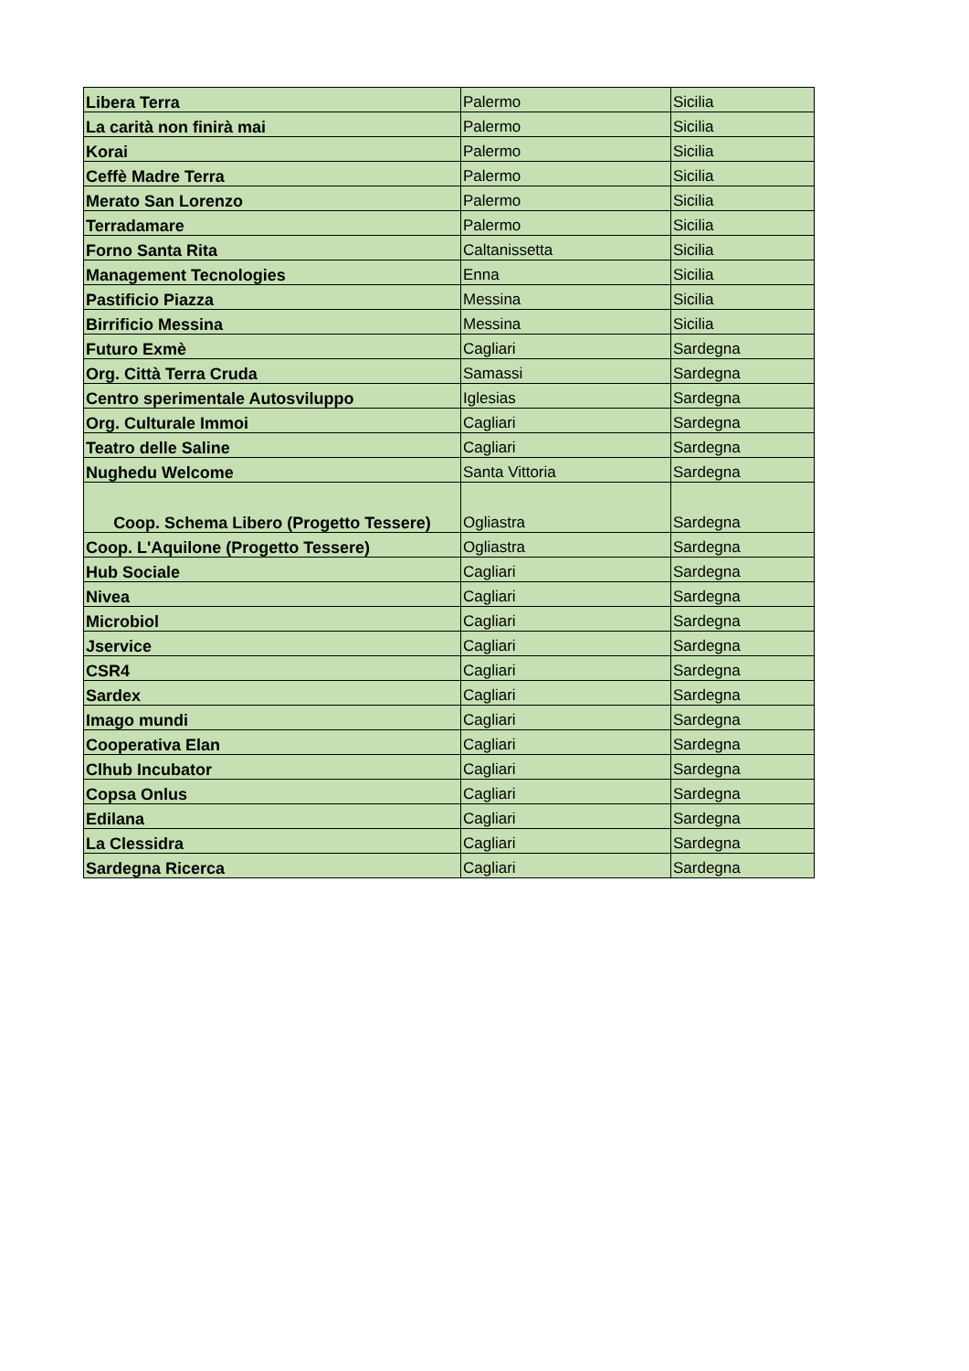| Libera Terra | Palermo | Sicilia |
| La carità non finirà mai | Palermo | Sicilia |
| Korai | Palermo | Sicilia |
| Ceffè Madre Terra | Palermo | Sicilia |
| Merato San Lorenzo | Palermo | Sicilia |
| Terradamare | Palermo | Sicilia |
| Forno Santa Rita | Caltanissetta | Sicilia |
| Management Tecnologies | Enna | Sicilia |
| Pastificio Piazza | Messina | Sicilia |
| Birrificio Messina | Messina | Sicilia |
| Futuro Exmè | Cagliari | Sardegna |
| Org. Città Terra Cruda | Samassi | Sardegna |
| Centro sperimentale Autosviluppo | Iglesias | Sardegna |
| Org. Culturale Immoi | Cagliari | Sardegna |
| Teatro delle Saline | Cagliari | Sardegna |
| Nughedu Welcome | Santa Vittoria | Sardegna |
| Coop. Schema Libero (Progetto Tessere) | Ogliastra | Sardegna |
| Coop. L'Aquilone (Progetto Tessere) | Ogliastra | Sardegna |
| Hub Sociale | Cagliari | Sardegna |
| Nivea | Cagliari | Sardegna |
| Microbiol | Cagliari | Sardegna |
| Jservice | Cagliari | Sardegna |
| CSR4 | Cagliari | Sardegna |
| Sardex | Cagliari | Sardegna |
| Imago mundi | Cagliari | Sardegna |
| Cooperativa Elan | Cagliari | Sardegna |
| Clhub Incubator | Cagliari | Sardegna |
| Copsa Onlus | Cagliari | Sardegna |
| Edilana | Cagliari | Sardegna |
| La Clessidra | Cagliari | Sardegna |
| Sardegna Ricerca | Cagliari | Sardegna |